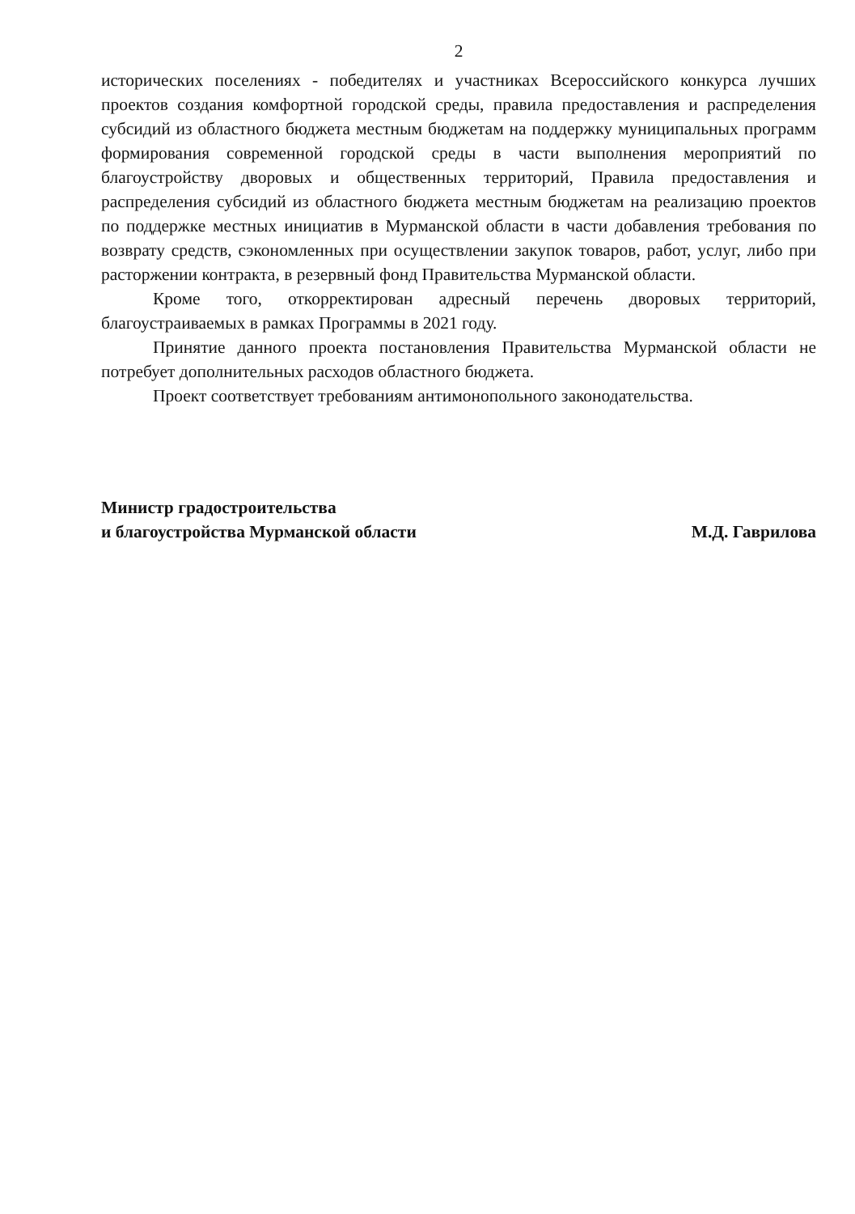2
исторических поселениях - победителях и участниках Всероссийского конкурса лучших проектов создания комфортной городской среды, правила предоставления и распределения субсидий из областного бюджета местным бюджетам на поддержку муниципальных программ формирования современной городской среды в части выполнения мероприятий по благоустройству дворовых и общественных территорий, Правила предоставления и распределения субсидий из областного бюджета местным бюджетам на реализацию проектов по поддержке местных инициатив в Мурманской области в части добавления требования по возврату средств, сэкономленных при осуществлении закупок товаров, работ, услуг, либо при расторжении контракта, в резервный фонд Правительства Мурманской области.
Кроме того, откорректирован адресный перечень дворовых территорий, благоустраиваемых в рамках Программы в 2021 году.
Принятие данного проекта постановления Правительства Мурманской области не потребует дополнительных расходов областного бюджета.
Проект соответствует требованиям антимонопольного законодательства.
Министр градостроительства
и благоустройства Мурманской области
М.Д. Гаврилова